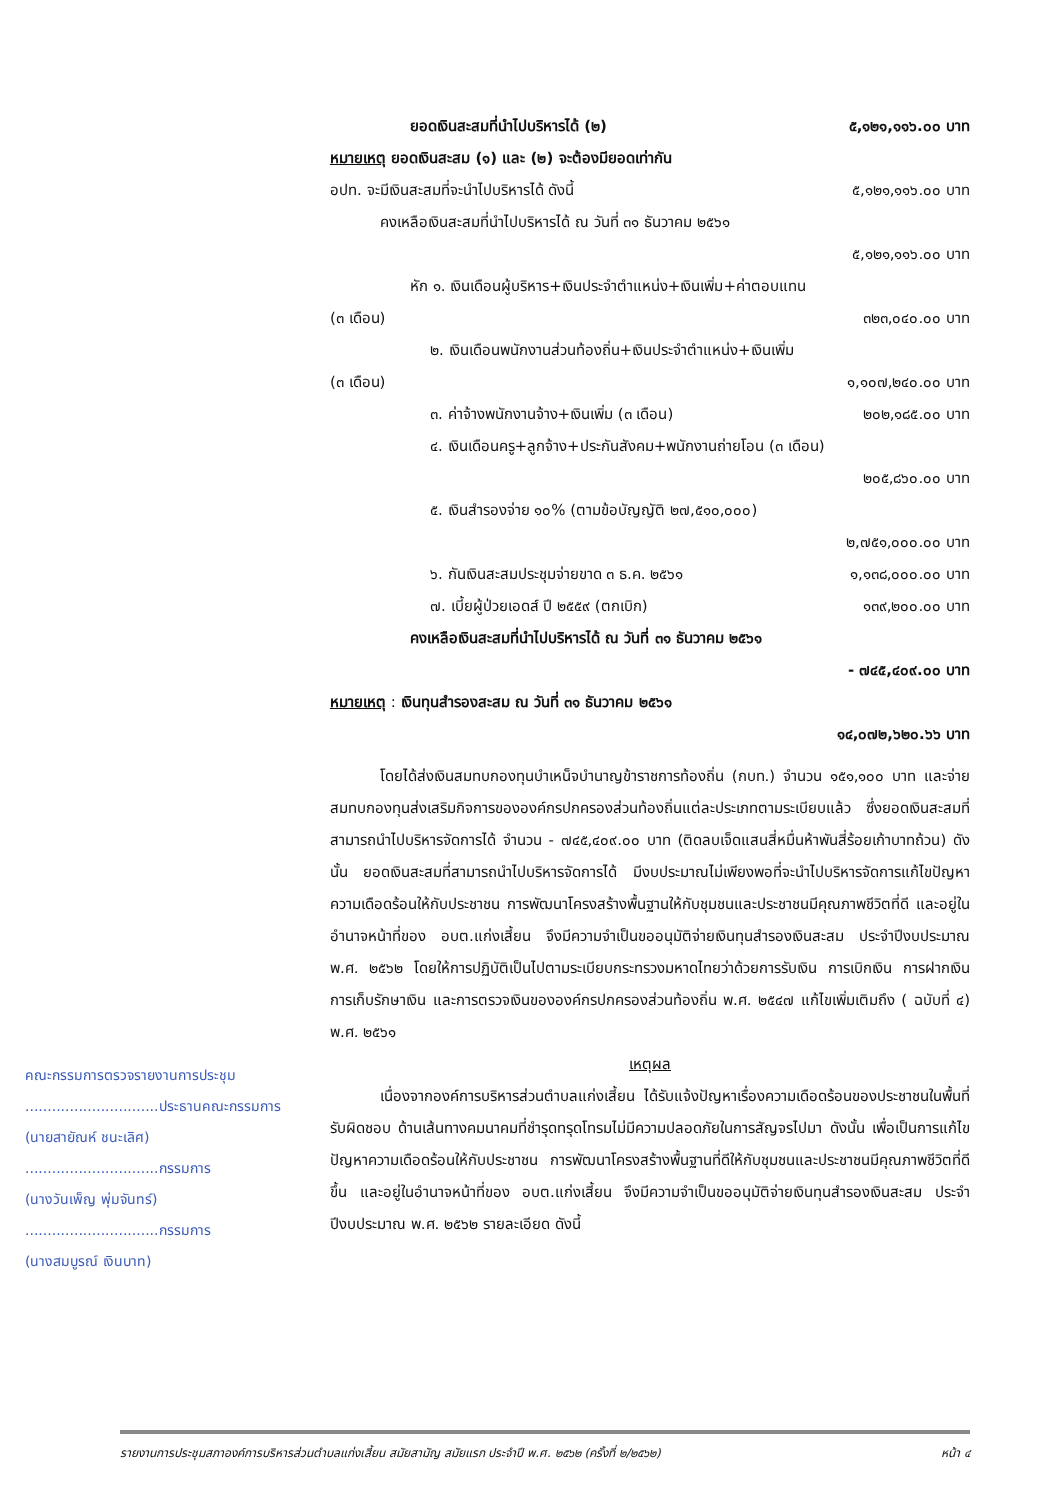ยอดเงินสะสมที่นำไปบริหารได้ (๒) ๕,๑๒๑,๑๑๖.๐๐ บาท
หมายเหตุ ยอดเงินสะสม (๑) และ (๒) จะต้องมียอดเท่ากัน
อปท. จะมีเงินสะสมที่จะนำไปบริหารได้ ดังนี้ ๕,๑๒๑,๑๑๖.๐๐ บาท
คงเหลือเงินสะสมที่นำไปบริหารได้ ณ วันที่ ๓๑ ธันวาคม ๒๕๖๑
๕,๑๒๑,๑๑๖.๐๐ บาท
หัก ๑. เงินเดือนผู้บริหาร+เงินประจำตำแหน่ง+เงินเพิ่ม+ค่าตอบแทน
(๓ เดือน) ๓๒๓,๐๔๐.๐๐ บาท
๒. เงินเดือนพนักงานส่วนท้องถิ่น+เงินประจำตำแหน่ง+เงินเพิ่ม
(๓ เดือน) ๑,๑๐๗,๒๔๐.๐๐ บาท
๓. ค่าจ้างพนักงานจ้าง+เงินเพิ่ม (๓ เดือน) ๒๐๒,๑๘๕.๐๐ บาท
๔. เงินเดือนครู+ลูกจ้าง+ประกันสังคม+พนักงานถ่ายโอน (๓ เดือน)
๒๐๕,๘๖๐.๐๐ บาท
๕. เงินสำรองจ่าย ๑๐% (ตามข้อบัญญัติ ๒๗,๕๑๐,๐๐๐)
๒,๗๕๑,๐๐๐.๐๐ บาท
๖. กันเงินสะสมประชุมจ่ายขาด ๓ ธ.ค. ๒๕๖๑ ๑,๑๓๘,๐๐๐.๐๐ บาท
๗. เบี้ยผู้ป่วยเอดส์ ปี ๒๕๕๙ (ตกเบิก) ๑๓๙,๒๐๐.๐๐ บาท
คงเหลือเงินสะสมที่นำไปบริหารได้ ณ วันที่ ๓๑ ธันวาคม ๒๕๖๑
- ๗๔๕,๔๐๙.๐๐ บาท
หมายเหตุ : เงินทุนสำรองสะสม ณ วันที่ ๓๑ ธันวาคม ๒๕๖๑
๑๔,๐๗๒,๖๒๐.๖๖ บาท
โดยได้ส่งเงินสมทบกองทุนบำเหน็จบำนาญข้าราชการท้องถิ่น (กบท.) จำนวน ๑๕๑,๑๐๐ บาท และจ่ายสมทบกองทุนส่งเสริมกิจการขององค์กรปกครองส่วนท้องถิ่นแต่ละประเภทตามระเบียบแล้ว ซึ่งยอดเงินสะสมที่สามารถนำไปบริหารจัดการได้ จำนวน - ๗๔๕,๔๐๙.๐๐ บาท (ติดลบเจ็ดแสนสี่หมื่นห้าพันสี่ร้อยเก้าบาทถ้วน) ดังนั้น ยอดเงินสะสมที่สามารถนำไปบริหารจัดการได้ มีงบประมาณไม่เพียงพอที่จะนำไปบริหารจัดการแก้ไขปัญหาความเดือดร้อนให้กับประชาชน การพัฒนาโครงสร้างพื้นฐานให้กับชุมชนและประชาชนมีคุณภาพชีวิตที่ดี และอยู่ในอำนาจหน้าที่ของ อบต.แก่งเสี้ยน จึงมีความจำเป็นขออนุมัติจ่ายเงินทุนสำรองเงินสะสม ประจำปีงบประมาณ พ.ศ. ๒๕๖๒ โดยให้การปฏิบัติเป็นไปตามระเบียบกระทรวงมหาดไทยว่าด้วยการรับเงิน การเบิกเงิน การฝากเงิน การเก็บรักษาเงิน และการตรวจเงินขององค์กรปกครองส่วนท้องถิ่น พ.ศ. ๒๕๔๗ แก้ไขเพิ่มเติมถึง ( ฉบับที่ ๔) พ.ศ. ๒๕๖๑
เหตุผล
เนื่องจากองค์การบริหารส่วนตำบลแก่งเสี้ยน ได้รับแจ้งปัญหาเรื่องความเดือดร้อนของประชาชนในพื้นที่รับผิดชอบ ด้านเส้นทางคมนาคมที่ชำรุดทรุดโทรมไม่มีความปลอดภัยในการสัญจรไปมา ดังนั้น เพื่อเป็นการแก้ไขปัญหาความเดือดร้อนให้กับประชาชน การพัฒนาโครงสร้างพื้นฐานที่ดีให้กับชุมชนและประชาชนมีคุณภาพชีวิตที่ดีขึ้น และอยู่ในอำนาจหน้าที่ของ อบต.แก่งเสี้ยน จึงมีความจำเป็นขออนุมัติจ่ายเงินทุนสำรองเงินสะสม ประจำปีงบประมาณ พ.ศ. ๒๕๖๒ รายละเอียด ดังนี้
คณะกรรมการตรวจรายงานการประชุม
..............................ประธานคณะกรรมการ
(นายสายัณห์ ชนะเลิศ)
..............................กรรมการ
(นางวันเพ็ญ พุ่มจันทร์)
..............................กรรมการ
(นางสมบูรณ์ เงินบาท)
รายงานการประชุมสภาองค์การบริหารส่วนตำบลแก่งเสี้ยน สมัยสามัญ สมัยแรก ประจำปี พ.ศ. ๒๕๖๒ (ครั้งที่ ๒/๒๕๖๒) หน้า ๔